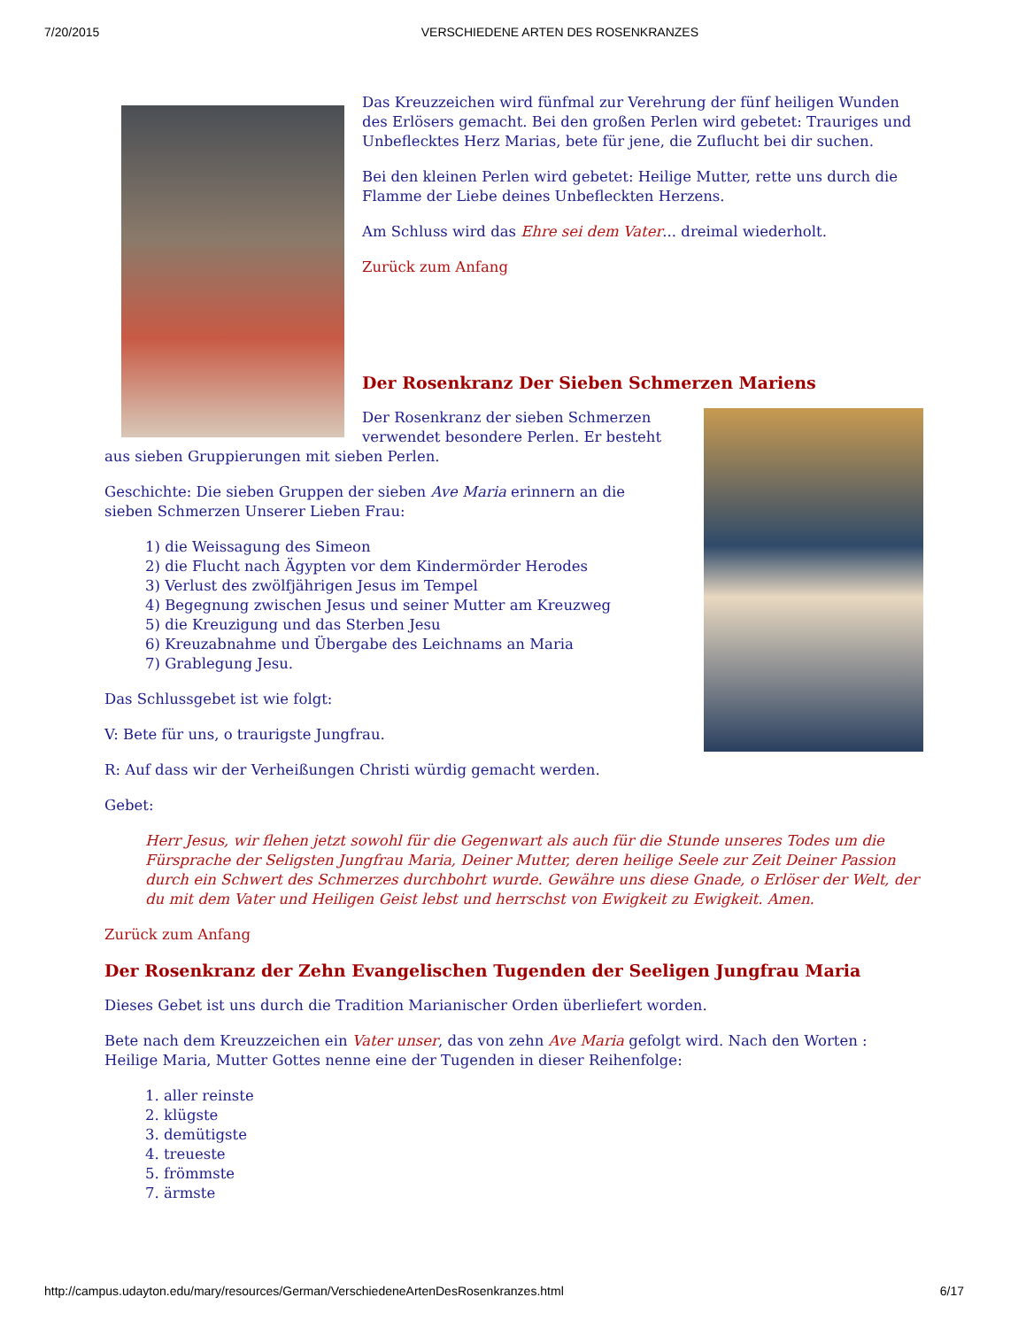7/20/2015 VERSCHIEDENE ARTEN DES ROSENKRANZES
Das Kreuzzeichen wird fünfmal zur Verehrung der fünf heiligen Wunden des Erlösers gemacht. Bei den großen Perlen wird gebetet: Trauriges und Unbeflecktes Herz Marias, bete für jene, die Zuflucht bei dir suchen.
Bei den kleinen Perlen wird gebetet: Heilige Mutter, rette uns durch die Flamme der Liebe deines Unbefleckten Herzens.
Am Schluss wird das Ehre sei dem Vater... dreimal wiederholt.
Zurück zum Anfang
Der Rosenkranz Der Sieben Schmerzen Mariens
Der Rosenkranz der sieben Schmerzen verwendet besondere Perlen. Er besteht aus sieben Gruppierungen mit sieben Perlen.
Geschichte: Die sieben Gruppen der sieben Ave Maria erinnern an die sieben Schmerzen Unserer Lieben Frau:
1) die Weissagung des Simeon
2) die Flucht nach Ägypten vor dem Kindermörder Herodes
3) Verlust des zwölfjährigen Jesus im Tempel
4) Begegnung zwischen Jesus und seiner Mutter am Kreuzweg
5) die Kreuzigung und das Sterben Jesu
6) Kreuzabnahme und Übergabe des Leichnams an Maria
7) Grablegung Jesu.
Das Schlussgebet ist wie folgt:
V: Bete für uns, o traurigste Jungfrau.
R: Auf dass wir der Verheißungen Christi würdig gemacht werden.
Gebet:
Herr Jesus, wir flehen jetzt sowohl für die Gegenwart als auch für die Stunde unseres Todes um die Fürsprache der Seligsten Jungfrau Maria, Deiner Mutter, deren heilige Seele zur Zeit Deiner Passion durch ein Schwert des Schmerzes durchbohrt wurde. Gewähre uns diese Gnade, o Erlöser der Welt, der du mit dem Vater und Heiligen Geist lebst und herrschst von Ewigkeit zu Ewigkeit. Amen.
Zurück zum Anfang
Der Rosenkranz der Zehn Evangelischen Tugenden der Seeligen Jungfrau Maria
Dieses Gebet ist uns durch die Tradition Marianischer Orden überliefert worden.
Bete nach dem Kreuzzeichen ein Vater unser, das von zehn Ave Maria gefolgt wird. Nach den Worten : Heilige Maria, Mutter Gottes nenne eine der Tugenden in dieser Reihenfolge:
1. aller reinste
2. klügste
3. demütigste
4. treueste
5. frömmste
7. ärmste
http://campus.udayton.edu/mary/resources/German/VerschiedeneArtenDesRosenkranzes.html 6/17